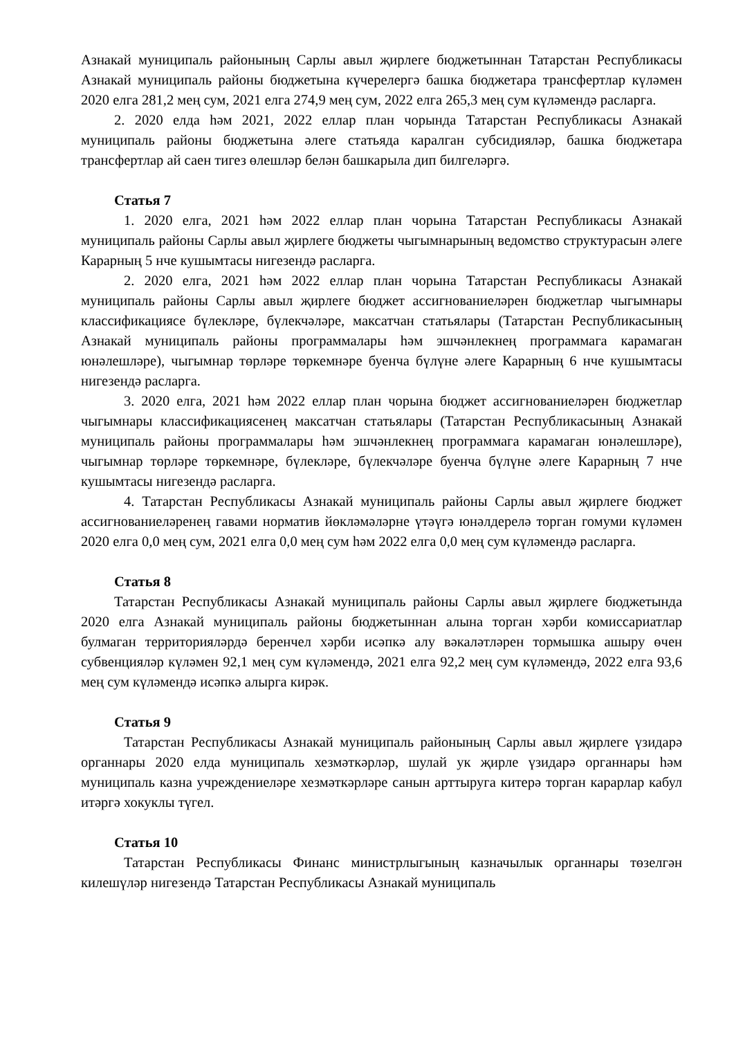Азнакай муниципаль районының Сарлы авыл җирлеге бюджетыннан Татарстан Республикасы Азнакай муниципаль районы бюджетына күчерелергә башка бюджетара трансфертлар күләмен 2020 елга 281,2 мең сум, 2021 елга 274,9 мең сум, 2022 елга 265,3 мең сум күләмендә расларга.
2. 2020 елда һәм 2021, 2022 еллар план чорында Татарстан Республикасы Азнакай муниципаль районы бюджетына әлеге статьяда каралган субсидияләр, башка бюджетара трансфертлар ай саен тигез өлешләр белән башкарыла дип билгеләргә.
Статья 7
1. 2020 елга, 2021 һәм 2022 еллар план чорына Татарстан Республикасы Азнакай муниципаль районы Сарлы авыл җирлеге бюджеты чыгымнарының ведомство структурасын әлеге Карарның 5 нче кушымтасы нигезендә расларга.
2. 2020 елга, 2021 һәм 2022 еллар план чорына Татарстан Республикасы Азнакай муниципаль районы Сарлы авыл җирлеге бюджет ассигнованиеләрен бюджетлар чыгымнары классификациясе бүлекләре, бүлекчәләре, максатчан статьялары (Татарстан Республикасының Азнакай муниципаль районы программалары һәм эшчәнлекнең программага карамаган юнәлешләре), чыгымнар төрләре төркемнәре буенча бүлүне әлеге Карарның 6 нче кушымтасы нигезендә расларга.
3. 2020 елга, 2021 һәм 2022 еллар план чорына бюджет ассигнованиеләрен бюджетлар чыгымнары классификациясенең максатчан статьялары (Татарстан Республикасының Азнакай муниципаль районы программалары һәм эшчәнлекнең программага карамаган юнәлешләре), чыгымнар төрләре төркемнәре, бүлекләре, бүлекчәләре буенча бүлүне әлеге Карарның 7 нче кушымтасы нигезендә расларга.
4. Татарстан Республикасы Азнакай муниципаль районы Сарлы авыл җирлеге бюджет ассигнованиеләренең гавами норматив йөкләмәләрне үтәүгә юнәлдерелә торган гомуми күләмен 2020 елга 0,0 мең сум, 2021 елга 0,0 мең сум һәм 2022 елга 0,0 мең сум күләмендә расларга.
Статья 8
Татарстан Республикасы Азнакай муниципаль районы Сарлы авыл җирлеге бюджетында 2020 елга Азнакай муниципаль районы бюджетыннан алына торган хәрби комиссариатлар булмаган территорияләрдә беренчел хәрби исәпкә алу вәкаләтләрен тормышка ашыру өчен субвенцияләр күләмен 92,1 мең сум күләмендә, 2021 елга 92,2 мең сум күләмендә, 2022 елга 93,6 мең сум күләмендә исәпкә алырга кирәк.
Статья 9
Татарстан Республикасы Азнакай муниципаль районының Сарлы авыл җирлеге үзидарә органнары 2020 елда муниципаль хезмәткәрләр, шулай ук җирле үзидарә органнары һәм муниципаль казна учреждениеләре хезмәткәрләре санын арттыруга китерә торган карарлар кабул итәргә хокуклы түгел.
Статья 10
Татарстан Республикасы Финанс министрлыгының казначылык органнары төзелгән килешүләр нигезендә Татарстан Республикасы Азнакай муниципаль